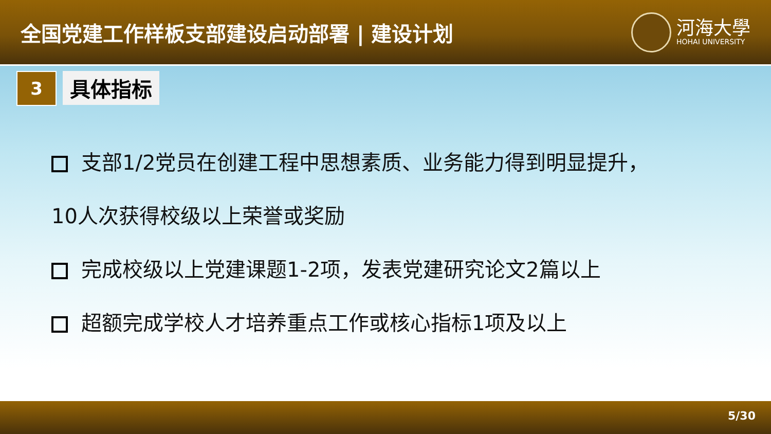全国党建工作样板支部建设启动部署 | 建设计划
河海大學
HOHAI UNIVERSITY
3
具体指标
支部1/2党员在创建工程中思想素质、业务能力得到明显提升，
10人次获得校级以上荣誉或奖励
完成校级以上党建课题1-2项，发表党建研究论文2篇以上
超额完成学校人才培养重点工作或核心指标1项及以上
5/30